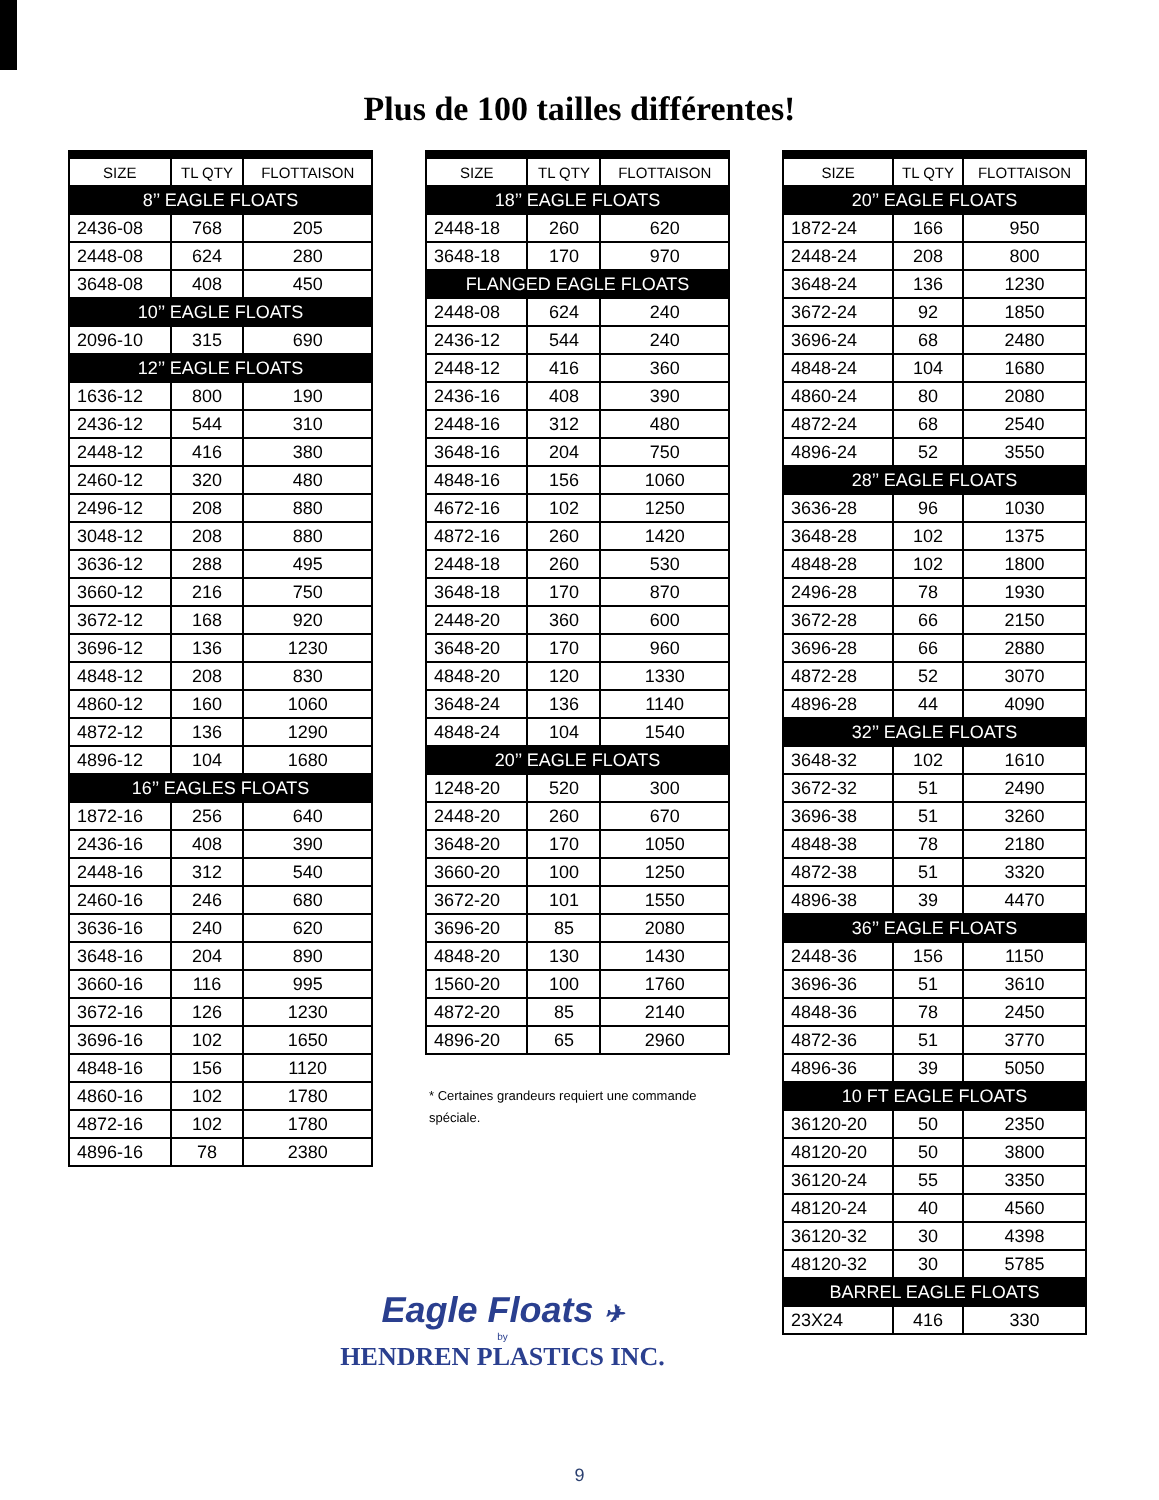Plus de 100 tailles différentes!
| SIZE | TL QTY | FLOTTAISON |
| --- | --- | --- |
| 8’’ EAGLE FLOATS | | |
| 2436-08 | 768 | 205 |
| 2448-08 | 624 | 280 |
| 3648-08 | 408 | 450 |
| 10’’ EAGLE FLOATS | | |
| 2096-10 | 315 | 690 |
| 12’’ EAGLE FLOATS | | |
| 1636-12 | 800 | 190 |
| 2436-12 | 544 | 310 |
| 2448-12 | 416 | 380 |
| 2460-12 | 320 | 480 |
| 2496-12 | 208 | 880 |
| 3048-12 | 208 | 880 |
| 3636-12 | 288 | 495 |
| 3660-12 | 216 | 750 |
| 3672-12 | 168 | 920 |
| 3696-12 | 136 | 1230 |
| 4848-12 | 208 | 830 |
| 4860-12 | 160 | 1060 |
| 4872-12 | 136 | 1290 |
| 4896-12 | 104 | 1680 |
| 16’’ EAGLES FLOATS | | |
| 1872-16 | 256 | 640 |
| 2436-16 | 408 | 390 |
| 2448-16 | 312 | 540 |
| 2460-16 | 246 | 680 |
| 3636-16 | 240 | 620 |
| 3648-16 | 204 | 890 |
| 3660-16 | 116 | 995 |
| 3672-16 | 126 | 1230 |
| 3696-16 | 102 | 1650 |
| 4848-16 | 156 | 1120 |
| 4860-16 | 102 | 1780 |
| 4872-16 | 102 | 1780 |
| 4896-16 | 78 | 2380 |
| SIZE | TL QTY | FLOTTAISON |
| --- | --- | --- |
| 18’’ EAGLE FLOATS | | |
| 2448-18 | 260 | 620 |
| 3648-18 | 170 | 970 |
| FLANGED EAGLE FLOATS | | |
| 2448-08 | 624 | 240 |
| 2436-12 | 544 | 240 |
| 2448-12 | 416 | 360 |
| 2436-16 | 408 | 390 |
| 2448-16 | 312 | 480 |
| 3648-16 | 204 | 750 |
| 4848-16 | 156 | 1060 |
| 4672-16 | 102 | 1250 |
| 4872-16 | 260 | 1420 |
| 2448-18 | 260 | 530 |
| 3648-18 | 170 | 870 |
| 2448-20 | 360 | 600 |
| 3648-20 | 170 | 960 |
| 4848-20 | 120 | 1330 |
| 3648-24 | 136 | 1140 |
| 4848-24 | 104 | 1540 |
| 20’’ EAGLE FLOATS | | |
| 1248-20 | 520 | 300 |
| 2448-20 | 260 | 670 |
| 3648-20 | 170 | 1050 |
| 3660-20 | 100 | 1250 |
| 3672-20 | 101 | 1550 |
| 3696-20 | 85 | 2080 |
| 4848-20 | 130 | 1430 |
| 1560-20 | 100 | 1760 |
| 4872-20 | 85 | 2140 |
| 4896-20 | 65 | 2960 |
* Certaines grandeurs requiert une commande spéciale.
Eagle Floats ✈
by
HENDREN PLASTICS INC.
| SIZE | TL QTY | FLOTTAISON |
| --- | --- | --- |
| 20’’ EAGLE FLOATS | | |
| 1872-24 | 166 | 950 |
| 2448-24 | 208 | 800 |
| 3648-24 | 136 | 1230 |
| 3672-24 | 92 | 1850 |
| 3696-24 | 68 | 2480 |
| 4848-24 | 104 | 1680 |
| 4860-24 | 80 | 2080 |
| 4872-24 | 68 | 2540 |
| 4896-24 | 52 | 3550 |
| 28’’ EAGLE FLOATS | | |
| 3636-28 | 96 | 1030 |
| 3648-28 | 102 | 1375 |
| 4848-28 | 102 | 1800 |
| 2496-28 | 78 | 1930 |
| 3672-28 | 66 | 2150 |
| 3696-28 | 66 | 2880 |
| 4872-28 | 52 | 3070 |
| 4896-28 | 44 | 4090 |
| 32’’ EAGLE FLOATS | | |
| 3648-32 | 102 | 1610 |
| 3672-32 | 51 | 2490 |
| 3696-38 | 51 | 3260 |
| 4848-38 | 78 | 2180 |
| 4872-38 | 51 | 3320 |
| 4896-38 | 39 | 4470 |
| 36’’ EAGLE FLOATS | | |
| 2448-36 | 156 | 1150 |
| 3696-36 | 51 | 3610 |
| 4848-36 | 78 | 2450 |
| 4872-36 | 51 | 3770 |
| 4896-36 | 39 | 5050 |
| 10 FT EAGLE FLOATS | | |
| 36120-20 | 50 | 2350 |
| 48120-20 | 50 | 3800 |
| 36120-24 | 55 | 3350 |
| 48120-24 | 40 | 4560 |
| 36120-32 | 30 | 4398 |
| 48120-32 | 30 | 5785 |
| BARREL EAGLE FLOATS | | |
| 23X24 | 416 | 330 |
9